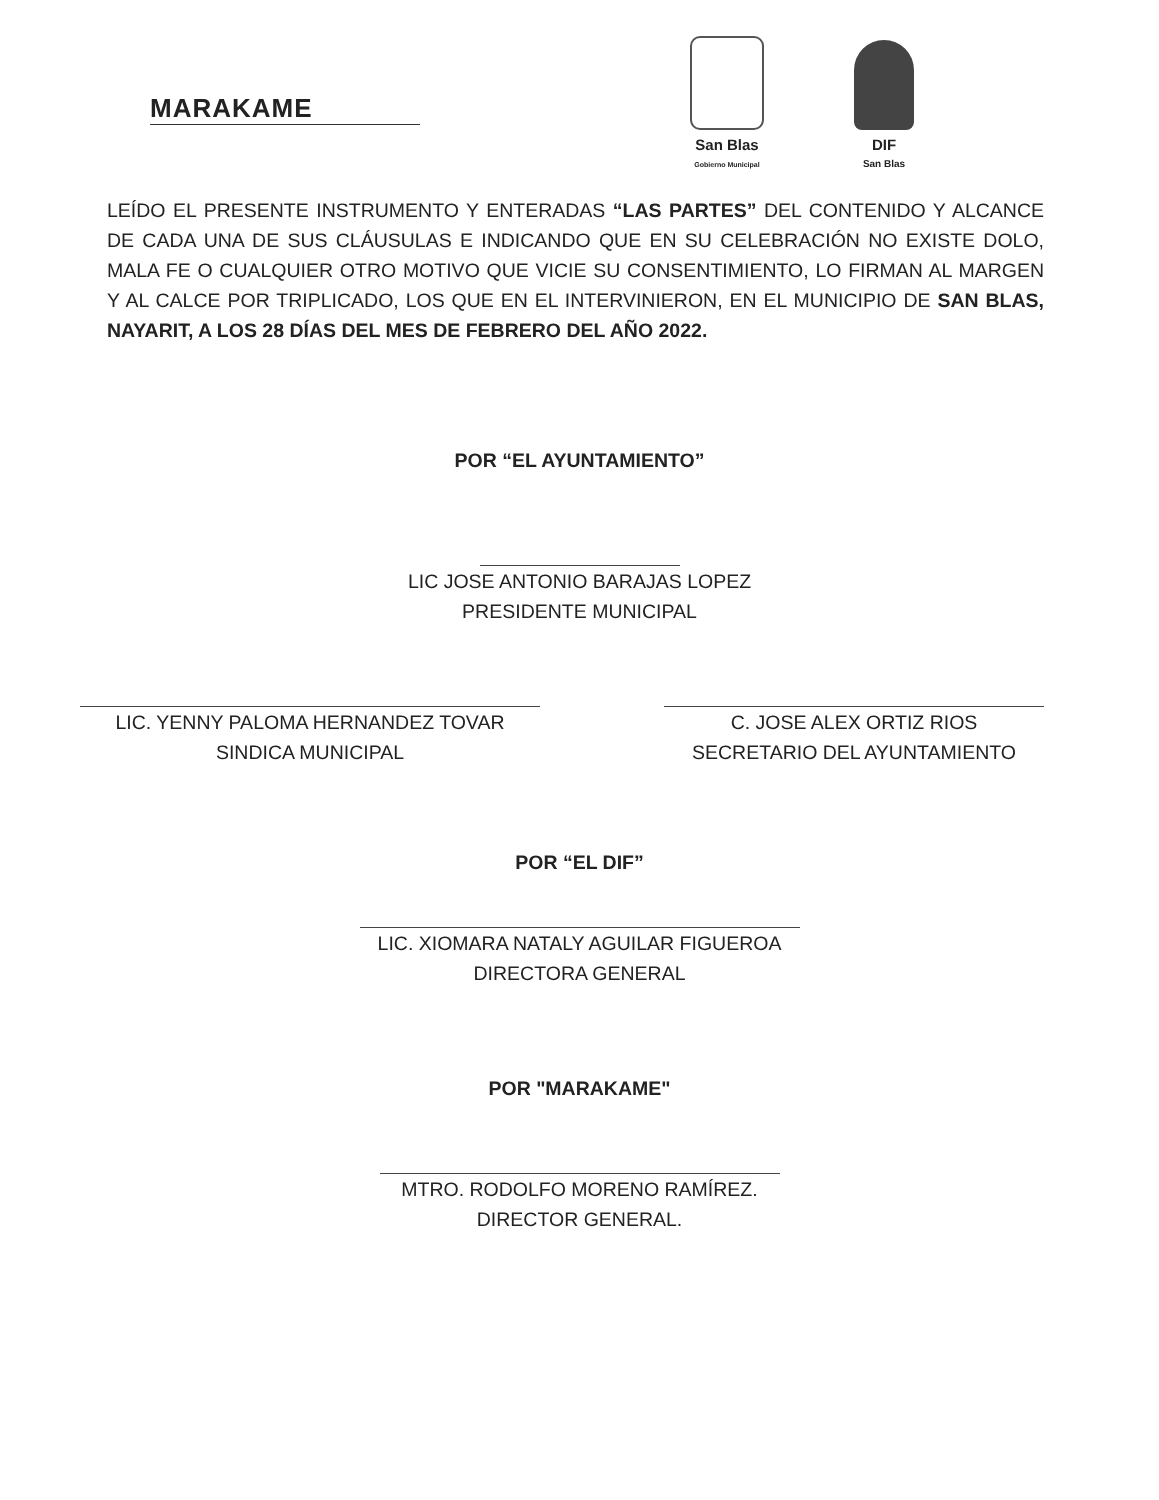MARAKAME
San Blas
Gobierno Municipal
DIF
San Blas
LEÍDO EL PRESENTE INSTRUMENTO Y ENTERADAS “LAS PARTES” DEL CONTENIDO Y ALCANCE DE CADA UNA DE SUS CLÁUSULAS E INDICANDO QUE EN SU CELEBRACIÓN NO EXISTE DOLO, MALA FE O CUALQUIER OTRO MOTIVO QUE VICIE SU CONSENTIMIENTO, LO FIRMAN AL MARGEN Y AL CALCE POR TRIPLICADO, LOS QUE EN EL INTERVINIERON, EN EL MUNICIPIO DE SAN BLAS, NAYARIT, A LOS 28 DÍAS DEL MES DE FEBRERO DEL AÑO 2022.
POR “EL AYUNTAMIENTO”
LIC JOSE ANTONIO BARAJAS LOPEZ
PRESIDENTE MUNICIPAL
LIC. YENNY PALOMA HERNANDEZ TOVAR
SINDICA MUNICIPAL
C. JOSE ALEX ORTIZ RIOS
SECRETARIO DEL AYUNTAMIENTO
POR “EL DIF”
LIC. XIOMARA NATALY AGUILAR FIGUEROA
DIRECTORA GENERAL
POR "MARAKAME"
MTRO. RODOLFO MORENO RAMÍREZ.
DIRECTOR GENERAL.